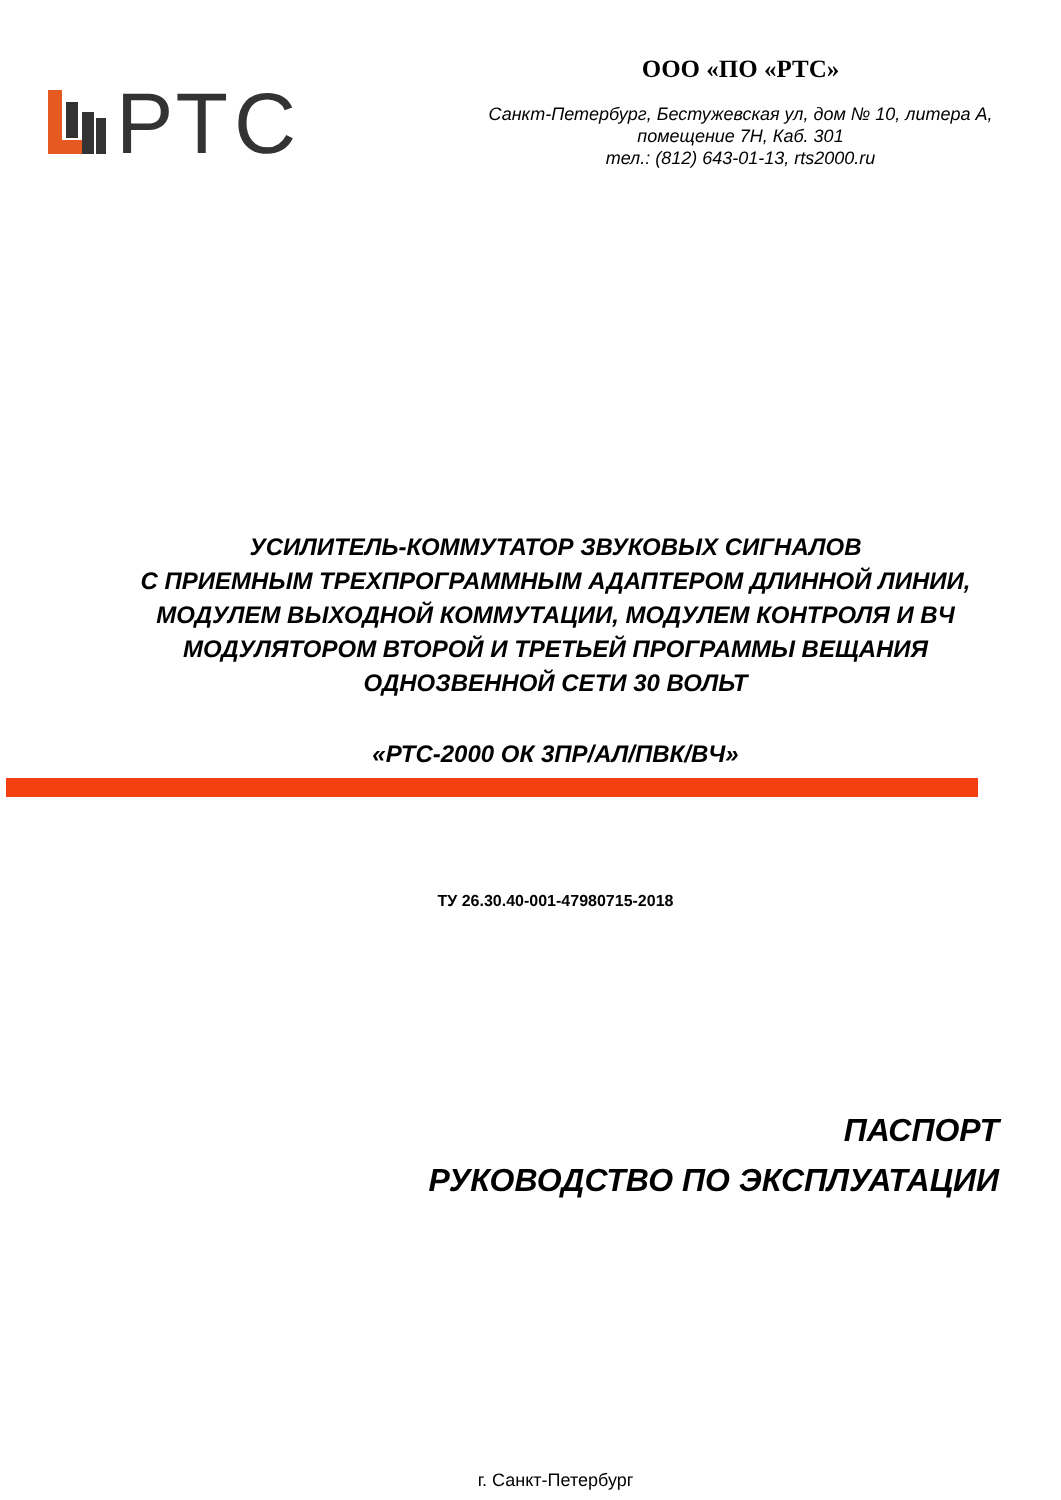РТС
ООО «ПО «РТС»
Санкт-Петербург, Бестужевская ул, дом № 10, литера А,
помещение 7Н, Каб. 301
тел.: (812) 643-01-13, rts2000.ru
УСИЛИТЕЛЬ-КОММУТАТОР ЗВУКОВЫХ СИГНАЛОВ
С ПРИЕМНЫМ ТРЕХПРОГРАММНЫМ АДАПТЕРОМ ДЛИННОЙ ЛИНИИ,
МОДУЛЕМ ВЫХОДНОЙ КОММУТАЦИИ, МОДУЛЕМ КОНТРОЛЯ И ВЧ
МОДУЛЯТОРОМ ВТОРОЙ И ТРЕТЬЕЙ ПРОГРАММЫ ВЕЩАНИЯ
ОДНОЗВЕННОЙ СЕТИ 30 ВОЛЬТ
«РТС-2000 ОК 3ПР/АЛ/ПВК/ВЧ»
ТУ 26.30.40-001-47980715-2018
ПАСПОРТ
РУКОВОДСТВО ПО ЭКСПЛУАТАЦИИ
г. Санкт-Петербург